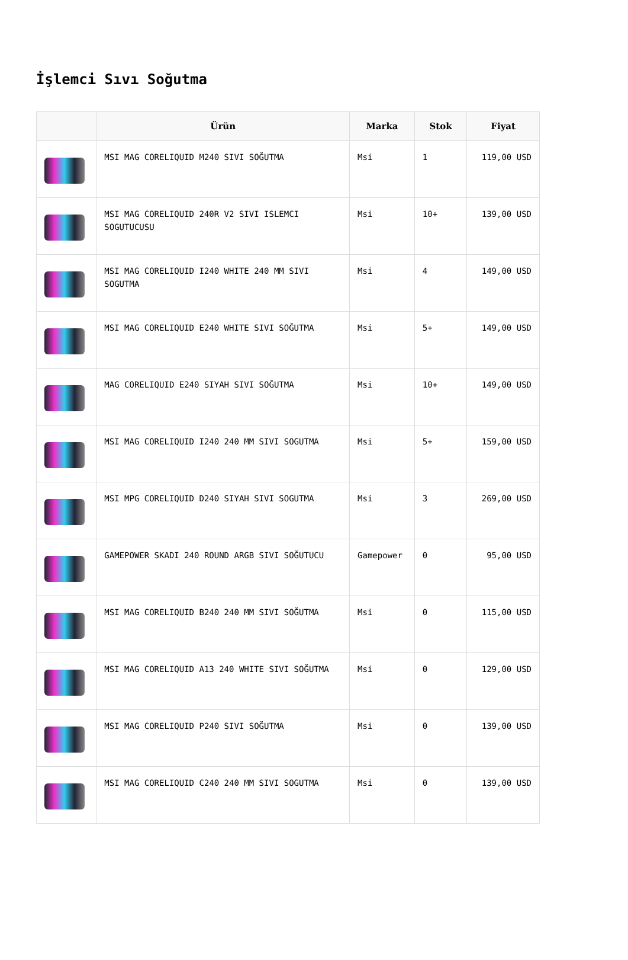İşlemci Sıvı Soğutma
| | Ürün | Marka | Stok | Fiyat |
| --- | --- | --- | --- | --- |
| | MSI MAG CORELIQUID M240 SIVI SOĞUTMA | Msi | 1 | 119,00 USD |
| | MSI MAG CORELIQUID 240R V2 SIVI ISLEMCI SOGUTUCUSU | Msi | 10+ | 139,00 USD |
| | MSI MAG CORELIQUID I240 WHITE 240 MM SIVI SOGUTMA | Msi | 4 | 149,00 USD |
| | MSI MAG CORELIQUID E240 WHITE SIVI SOĞUTMA | Msi | 5+ | 149,00 USD |
| | MAG CORELIQUID E240 SIYAH SIVI SOĞUTMA | Msi | 10+ | 149,00 USD |
| | MSI MAG CORELIQUID I240 240 MM SIVI SOGUTMA | Msi | 5+ | 159,00 USD |
| | MSI MPG CORELIQUID D240 SIYAH SIVI SOGUTMA | Msi | 3 | 269,00 USD |
| | GAMEPOWER SKADI 240 ROUND ARGB SIVI SOĞUTUCU | Gamepower | 0 | 95,00 USD |
| | MSI MAG CORELIQUID B240 240 MM SIVI SOĞUTMA | Msi | 0 | 115,00 USD |
| | MSI MAG CORELIQUID A13 240 WHITE SIVI SOĞUTMA | Msi | 0 | 129,00 USD |
| | MSI MAG CORELIQUID P240 SIVI SOĞUTMA | Msi | 0 | 139,00 USD |
| | MSI MAG CORELIQUID C240 240 MM SIVI SOGUTMA | Msi | 0 | 139,00 USD |